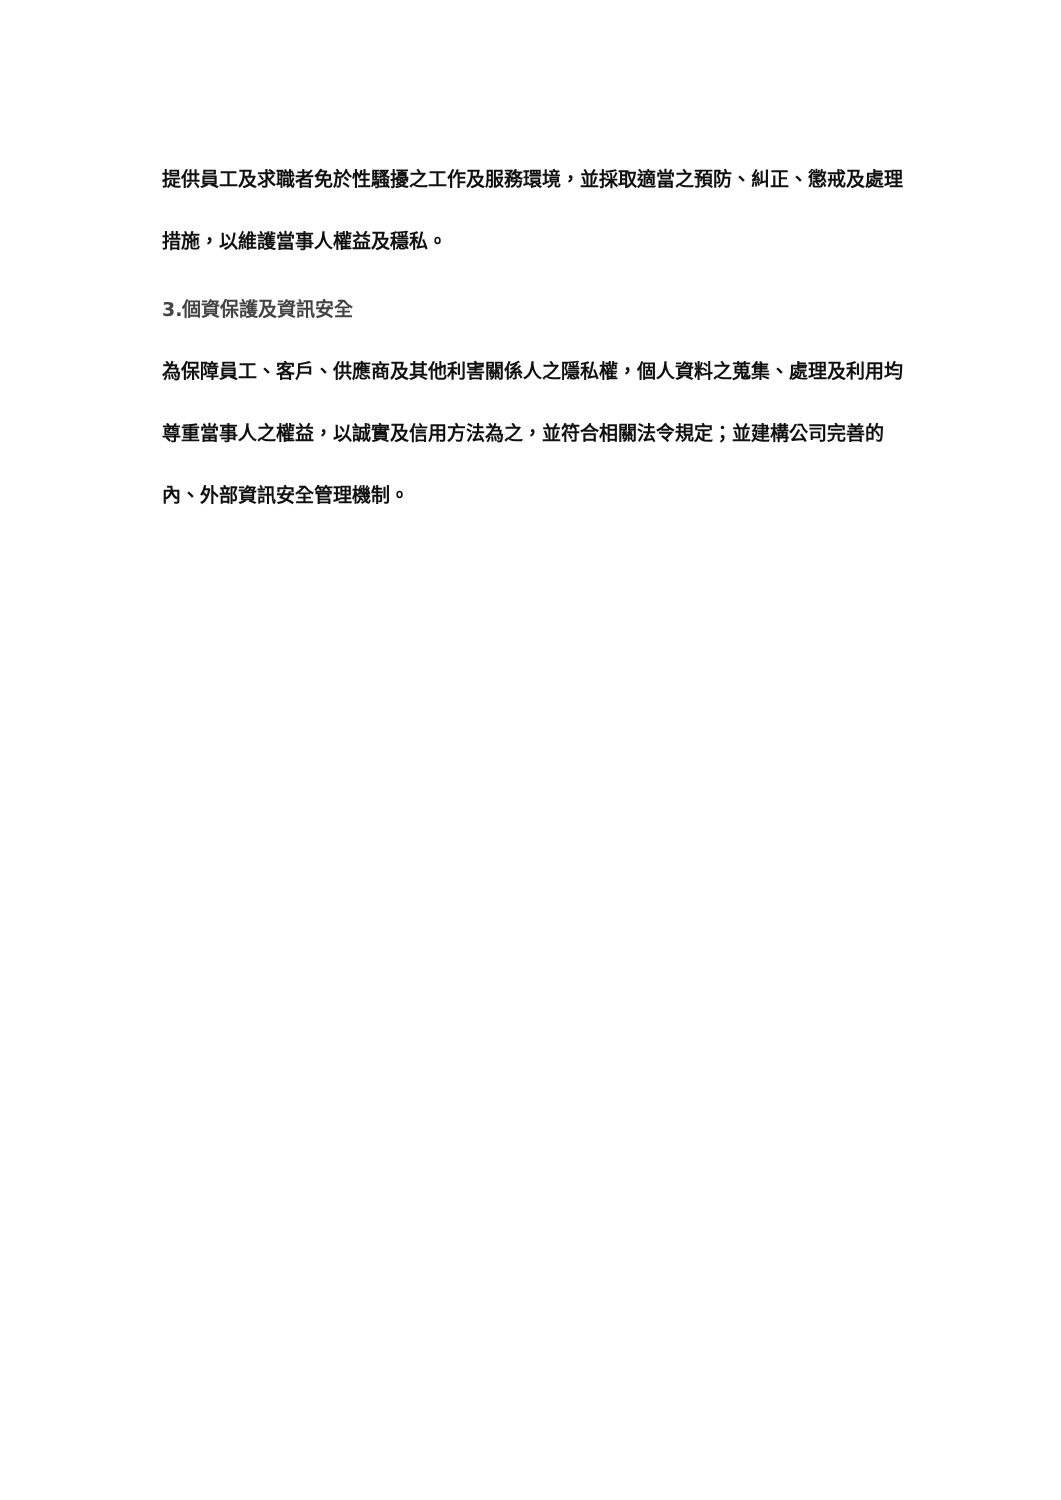提供員工及求職者免於性騷擾之工作及服務環境，並採取適當之預防、糾正、懲戒及處理措施，以維護當事人權益及穩私。
3.個資保護及資訊安全
為保障員工、客戶、供應商及其他利害關係人之隱私權，個人資料之蒐集、處理及利用均尊重當事人之權益，以誠實及信用方法為之，並符合相關法令規定；並建構公司完善的內、外部資訊安全管理機制。